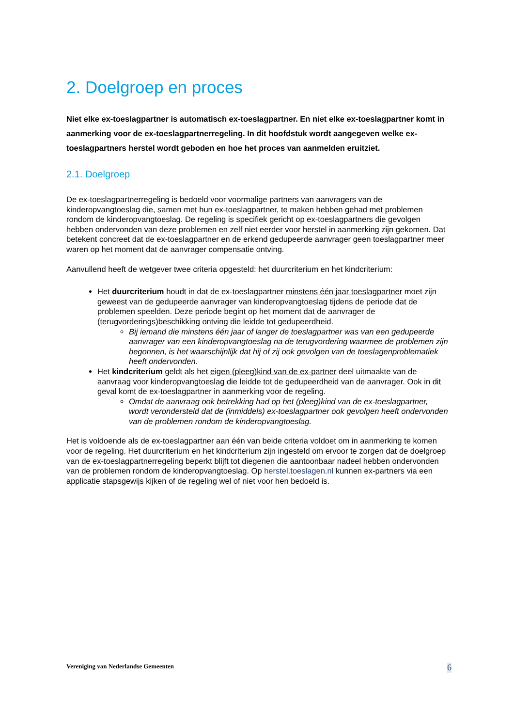2. Doelgroep en proces
Niet elke ex-toeslagpartner is automatisch ex-toeslagpartner. En niet elke ex-toeslagpartner komt in aanmerking voor de ex-toeslagpartnerregeling. In dit hoofdstuk wordt aangegeven welke ex-toeslagpartners herstel wordt geboden en hoe het proces van aanmelden eruitziet.
2.1. Doelgroep
De ex-toeslagpartnerregeling is bedoeld voor voormalige partners van aanvragers van de kinderopvangtoeslag die, samen met hun ex-toeslagpartner, te maken hebben gehad met problemen rondom de kinderopvangtoeslag. De regeling is specifiek gericht op ex-toeslagpartners die gevolgen hebben ondervonden van deze problemen en zelf niet eerder voor herstel in aanmerking zijn gekomen. Dat betekent concreet dat de ex-toeslagpartner en de erkend gedupeerde aanvrager geen toeslagpartner meer waren op het moment dat de aanvrager compensatie ontving.
Aanvullend heeft de wetgever twee criteria opgesteld: het duurcriterium en het kindcriterium:
Het duurcriterium houdt in dat de ex-toeslagpartner minstens één jaar toeslagpartner moet zijn geweest van de gedupeerde aanvrager van kinderopvangtoeslag tijdens de periode dat de problemen speelden. Deze periode begint op het moment dat de aanvrager de (terugvorderings)beschikking ontving die leidde tot gedupeerdheid.
Bij iemand die minstens één jaar of langer de toeslagpartner was van een gedupeerde aanvrager van een kinderopvangtoeslag na de terugvordering waarmee de problemen zijn begonnen, is het waarschijnlijk dat hij of zij ook gevolgen van de toeslagenproblematiek heeft ondervonden.
Het kindcriterium geldt als het eigen (pleeg)kind van de ex-partner deel uitmaakte van de aanvraag voor kinderopvangtoeslag die leidde tot de gedupeerdheid van de aanvrager. Ook in dit geval komt de ex-toeslagpartner in aanmerking voor de regeling.
Omdat de aanvraag ook betrekking had op het (pleeg)kind van de ex-toeslagpartner, wordt verondersteld dat de (inmiddels) ex-toeslagpartner ook gevolgen heeft ondervonden van de problemen rondom de kinderopvangtoeslag.
Het is voldoende als de ex-toeslagpartner aan één van beide criteria voldoet om in aanmerking te komen voor de regeling. Het duurcriterium en het kindcriterium zijn ingesteld om ervoor te zorgen dat de doelgroep van de ex-toeslagpartnerregeling beperkt blijft tot diegenen die aantoonbaar nadeel hebben ondervonden van de problemen rondom de kinderopvangtoeslag. Op herstel.toeslagen.nl kunnen ex-partners via een applicatie stapsgewijs kijken of de regeling wel of niet voor hen bedoeld is.
Vereniging van Nederlandse Gemeenten 6